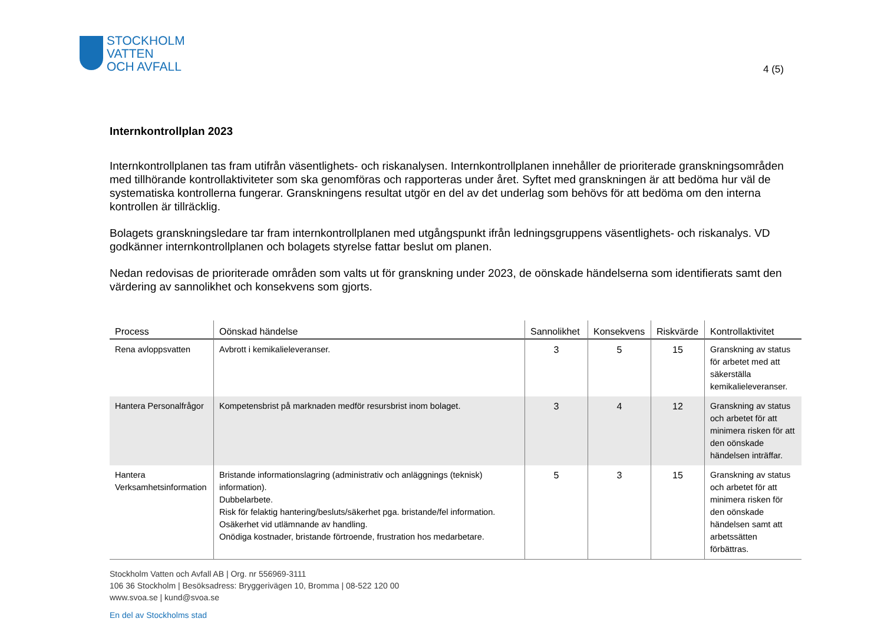STOCKHOLM
VATTEN
OCH AVFALL
4 (5)
Internkontrollplan 2023
Internkontrollplanen tas fram utifrån väsentlighets- och riskanalysen. Internkontrollplanen innehåller de prioriterade granskningsområden med tillhörande kontrollaktiviteter som ska genomföras och rapporteras under året. Syftet med granskningen är att bedöma hur väl de systematiska kontrollerna fungerar. Granskningens resultat utgör en del av det underlag som behövs för att bedöma om den interna kontrollen är tillräcklig.
Bolagets granskningsledare tar fram internkontrollplanen med utgångspunkt ifrån ledningsgruppens väsentlighets- och riskanalys. VD godkänner internkontrollplanen och bolagets styrelse fattar beslut om planen.
Nedan redovisas de prioriterade områden som valts ut för granskning under 2023, de oönskade händelserna som identifierats samt den värdering av sannolikhet och konsekvens som gjorts.
| Process | Oönskad händelse | Sannolikhet | Konsekvens | Riskvärde | Kontrollaktivitet |
| --- | --- | --- | --- | --- | --- |
| Rena avloppsvatten | Avbrott i kemikalieleveranser. | 3 | 5 | 15 | Granskning av status för arbetet med att säkerställa kemikalieleveranser. |
| Hantera Personalfrågor | Kompetensbrist på marknaden medför resursbrist inom bolaget. | 3 | 4 | 12 | Granskning av status och arbetet för att minimera risken för att den oönskade händelsen inträffar. |
| Hantera Verksamhetsinformation | Bristande informationslagring (administrativ och anläggnings (teknisk) information). Dubbelarbete. Risk för felaktig hantering/besluts/säkerhet pga. bristande/fel information. Osäkerhet vid utlämnande av handling. Onödiga kostnader, bristande förtroende, frustration hos medarbetare. | 5 | 3 | 15 | Granskning av status och arbetet för att minimera risken för den oönskade händelsen samt att arbetssätten förbättras. |
Stockholm Vatten och Avfall AB | Org. nr 556969-3111
106 36 Stockholm | Besöksadress: Bryggerivägen 10, Bromma | 08-522 120 00
www.svoa.se | kund@svoa.se
En del av Stockholms stad